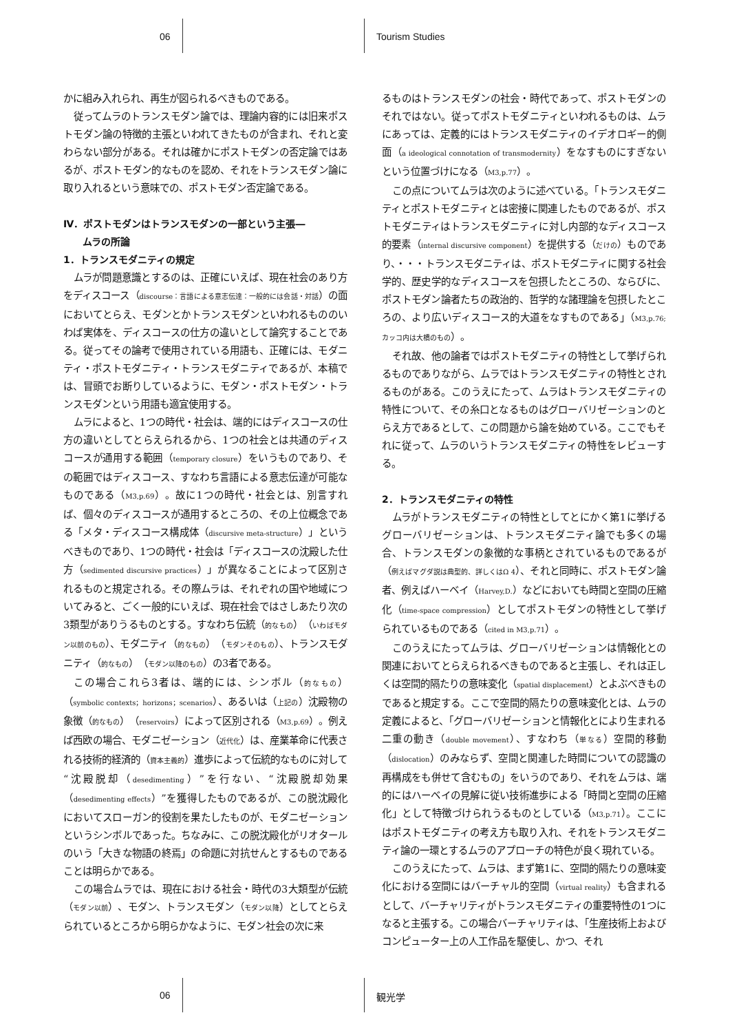06 Tourism Studies
かに組み入れられ、再生が図られるべきものである。
従ってムラのトランスモダン論では、理論内容的には旧来ポストモダン論の特徴的主張といわれてきたものが含まれ、それと変わらない部分がある。それは確かにポストモダンの否定論ではあるが、ポストモダン的なものを認め、それをトランスモダン論に取り入れるという意味での、ポストモダン否定論である。
Ⅳ．ポストモダンはトランスモダンの一部という主張―
　　ムラの所論
1．トランスモダニティの規定
ムラが問題意識とするのは、正確にいえば、現在社会のあり方をディスコース（discourse：言語による意志伝達：一般的には会話・対話）の面においてとらえ、モダンとかトランスモダンといわれるもののいわば実体を、ディスコースの仕方の違いとして論究することである。従ってその論考で使用されている用語も、正確には、モダニティ・ポストモダニティ・トランスモダニティであるが、本稿では、冒頭でお断りしているように、モダン・ポストモダン・トランスモダンという用語も適宜使用する。
ムラによると、1つの時代・社会は、端的にはディスコースの仕方の違いとしてとらえられるから、1つの社会とは共通のディスコースが通用する範囲（temporary closure）をいうものであり、その範囲ではディスコース、すなわち言語による意志伝達が可能なものである（M3,p.69）。故に1つの時代・社会とは、別言すれば、個々のディスコースが通用するところの、その上位概念である「メタ・ディスコース構成体（discursive meta-structure）」というべきものであり、1つの時代・社会は「ディスコースの沈殿した仕方（sedimented discursive practices）」が異なることによって区別されるものと規定される。その際ムラは、それぞれの国や地域についてみると、ごく一般的にいえば、現在社会ではさしあたり次の3類型がありうるものとする。すなわち伝統（的なもの）（いわばモダン以前のもの）、モダニティ（的なもの）（モダンそのもの）、トランスモダニティ（的なもの）（モダン以降のもの）の3者である。
この場合これら3者は、端的には、シンボル（的なもの）（symbolic contexts；horizons；scenarios）、あるいは（上記の）沈殿物の象徴（的なもの）（reservoirs）によって区別される（M3,p.69）。例えば西欧の場合、モダニゼーション（近代化）は、産業革命に代表される技術的経済的（資本主義的）進歩によって伝統的なものに対して“沈殿脱却（desedimenting）”を行ない、“沈殿脱却効果（desedimenting effects）”を獲得したものであるが、この脱沈殿化においてスローガン的役割を果たしたものが、モダニゼーションというシンボルであった。ちなみに、この脱沈殿化がリオタールのいう「大きな物語の終焉」の命題に対抗せんとするものであることは明らかである。
この場合ムラでは、現在における社会・時代の3大類型が伝統（モダン以前）、モダン、トランスモダン（モダン以降）としてとらえられているところから明らかなように、モダン社会の次に来
るものはトランスモダンの社会・時代であって、ポストモダンのそれではない。従ってポストモダニティといわれるものは、ムラにあっては、定義的にはトランスモダニティのイデオロギー的側面（a ideological connotation of transmodernity）をなすものにすぎないという位置づけになる（M3,p.77）。
この点についてムラは次のように述べている。「トランスモダニティとポストモダニティとは密接に関連したものであるが、ポストモダニティはトランスモダニティに対し内部的なディスコース的要素（internal discursive component）を提供する（だけの）ものであり、・・・トランスモダニティは、ポストモダニティに関する社会学的、歴史学的なディスコースを包摂したところの、ならびに、ポストモダン論者たちの政治的、哲学的な諸理論を包摂したところの、より広いディスコース的大道をなすものである」（M3,p.76; カッコ内は大橋のもの）。
それ故、他の論者ではポストモダニティの特性として挙げられるものでありながら、ムラではトランスモダニティの特性とされるものがある。このうえにたって、ムラはトランスモダニティの特性について、その糸口となるものはグローバリゼーションのとらえ方であるとして、この問題から論を始めている。ここでもそれに従って、ムラのいうトランスモダニティの特性をレビューする。
2．トランスモダニティの特性
ムラがトランスモダニティの特性としてとにかく第1に挙げるグローバリゼーションは、トランスモダニティ論でも多くの場合、トランスモダンの象徴的な事柄とされているものであるが（例えばマグダ説は典型的、詳しくはΩ 4）、それと同時に、ポストモダン論者、例えばハーベイ（Harvey,D.）などにおいても時間と空間の圧縮化（time-space compression）としてポストモダンの特性として挙げられているものである（cited in M3,p.71）。
このうえにたってムラは、グローバリゼーションは情報化との関連においてとらえられるべきものであると主張し、それは正しくは空間的隔たりの意味変化（spatial displacement）とよぶべきものであると規定する。ここで空間的隔たりの意味変化とは、ムラの定義によると、「グローバリゼーションと情報化とにより生まれる二重の動き（double movement）、すなわち（単なる）空間的移動（dislocation）のみならず、空間と関連した時間についての認識の再構成をも併せて含むもの」をいうのであり、それをムラは、端的にはハーベイの見解に従い技術進歩による「時間と空間の圧縮化」として特徴づけられうるものとしている（M3,p.71）。ここにはポストモダニティの考え方も取り入れ、それをトランスモダニティ論の一環とするムラのアプローチの特色が良く現れている。
このうえにたって、ムラは、まず第1に、空間的隔たりの意味変化における空間にはバーチャル的空間（virtual reality）も含まれるとして、バーチャリティがトランスモダニティの重要特性の1つになると主張する。この場合バーチャリティは、「生産技術上およびコンピューター上の人工作品を駆使し、かつ、それ
06 観光学